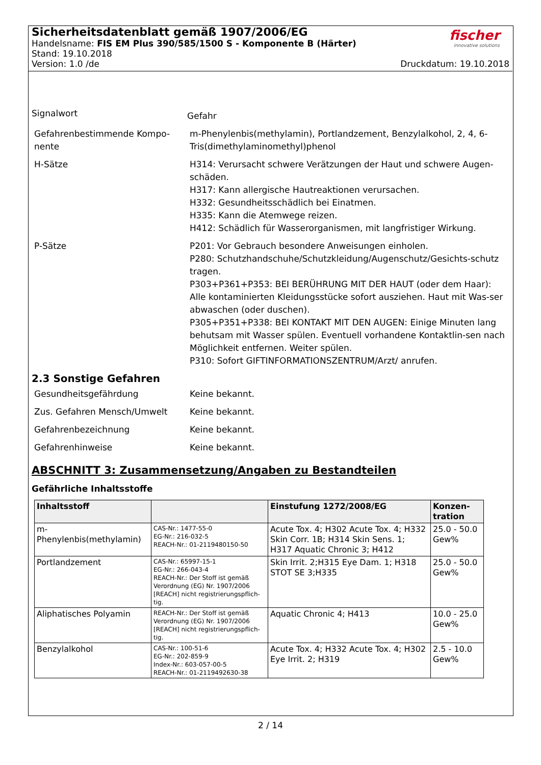Sicherheitsdatenblatt gemäß 1907/2006/EG
Handelsname: FIS EM Plus 390/585/1500 S - Komponente B (Härter)
Stand: 19.10.2018
Version: 1.0 /de Druckdatum: 19.10.2018
fischer
innovative solutions
Signalwort
Gefahr
Gefahrenbestimmende Kompo-nente
m-Phenylenbis(methylamin), Portlandzement, Benzylalkohol, 2, 4, 6-Tris(dimethylaminomethyl)phenol
H-Sätze H314: Verursacht schwere Verätzungen der Haut und schwere Augen-schäden.
H317: Kann allergische Hautreaktionen verursachen.
H332: Gesundheitsschädlich bei Einatmen.
H335: Kann die Atemwege reizen.
H412: Schädlich für Wasserorganismen, mit langfristiger Wirkung.
P-Sätze P201: Vor Gebrauch besondere Anweisungen einholen.
P280: Schutzhandschuhe/Schutzkleidung/Augenschutz/Gesichts-schutz tragen.
P303+P361+P353: BEI BERÜHRUNG MIT DER HAUT (oder dem Haar): Alle kontaminierten Kleidungsstücke sofort ausziehen. Haut mit Was-ser abwaschen (oder duschen).
P305+P351+P338: BEI KONTAKT MIT DEN AUGEN: Einige Minuten lang behutsam mit Wasser spülen. Eventuell vorhandene Kontaktlin-sen nach Möglichkeit entfernen. Weiter spülen.
P310: Sofort GIFTINFORMATIONSZENTRUM/Arzt/ anrufen.
2.3 Sonstige Gefahren
Gesundheitsgefährdung Keine bekannt.
Zus. Gefahren Mensch/Umwelt Keine bekannt.
Gefahrenbezeichnung Keine bekannt.
Gefahrenhinweise Keine bekannt.
ABSCHNITT 3: Zusammensetzung/Angaben zu Bestandteilen
Gefährliche Inhaltsstoffe
| Inhaltsstoff | | Einstufung 1272/2008/EG | Konzen-tration |
| --- | --- | --- | --- |
| m-Phenylenbis(methylamin) | CAS-Nr.: 1477-55-0 EG-Nr.: 216-032-5 REACH-Nr.: 01-2119480150-50 | Acute Tox. 4; H302 Acute Tox. 4; H332 Skin Corr. 1B; H314 Skin Sens. 1; H317 Aquatic Chronic 3; H412 | 25.0 - 50.0 Gew% |
| Portlandzement | CAS-Nr.: 65997-15-1 EG-Nr.: 266-043-4 REACH-Nr.: Der Stoff ist gemäß Verordnung (EG) Nr. 1907/2006 [REACH] nicht registrierungspflich-tig. | Skin Irrit. 2;H315 Eye Dam. 1; H318 STOT SE 3;H335 | 25.0 - 50.0 Gew% |
| Aliphatisches Polyamin | REACH-Nr.: Der Stoff ist gemäß Verordnung (EG) Nr. 1907/2006 [REACH] nicht registrierungspflich-tig. | Aquatic Chronic 4; H413 | 10.0 - 25.0 Gew% |
| Benzylalkohol | CAS-Nr.: 100-51-6 EG-Nr.: 202-859-9 Index-Nr.: 603-057-00-5 REACH-Nr.: 01-2119492630-38 | Acute Tox. 4; H332 Acute Tox. 4; H302 Eye Irrit. 2; H319 | 2.5 - 10.0 Gew% |
2 / 14